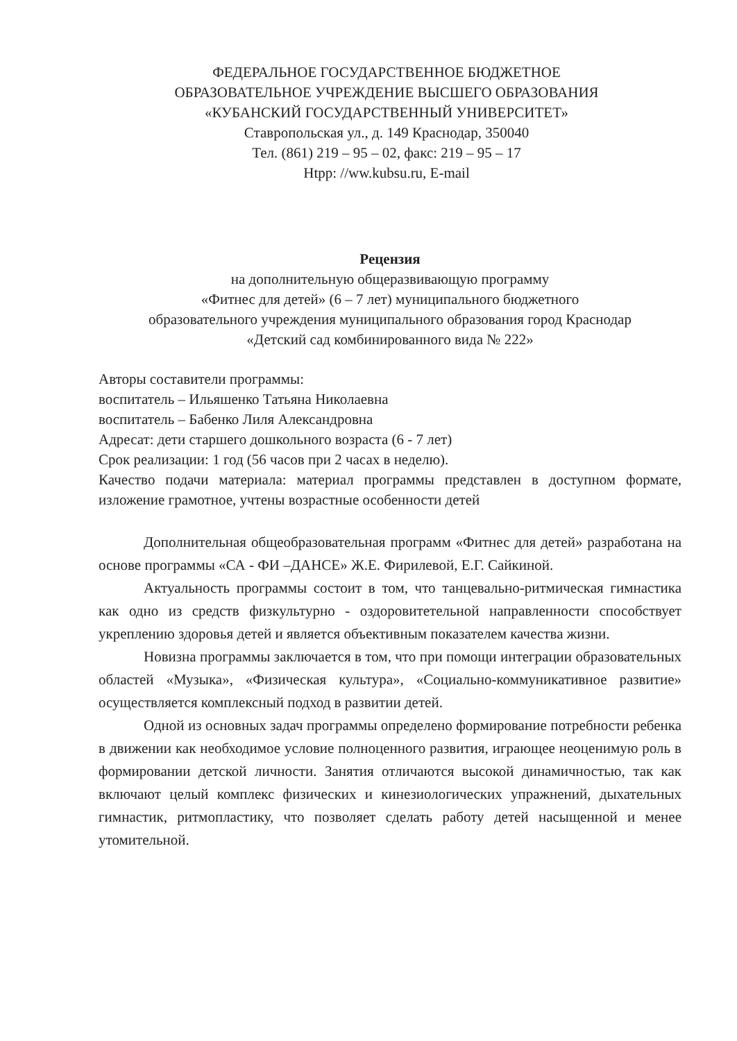ФЕДЕРАЛЬНОЕ ГОСУДАРСТВЕННОЕ БЮДЖЕТНОЕ
ОБРАЗОВАТЕЛЬНОЕ УЧРЕЖДЕНИЕ ВЫСШЕГО ОБРАЗОВАНИЯ
«КУБАНСКИЙ ГОСУДАРСТВЕННЫЙ УНИВЕРСИТЕТ»
Ставропольская ул., д. 149 Краснодар, 350040
Тел. (861) 219 – 95 – 02, факс: 219 – 95 – 17
Htpp: //ww.kubsu.ru, E-mail
Рецензия
на дополнительную общеразвивающую программу
«Фитнес для детей» (6 – 7 лет) муниципального бюджетного
образовательного учреждения муниципального образования город Краснодар
«Детский сад комбинированного вида № 222»
Авторы составители программы:
воспитатель – Ильяшенко Татьяна Николаевна
воспитатель – Бабенко Лиля Александровна
Адресат: дети старшего дошкольного возраста (6 - 7 лет)
Срок реализации: 1 год (56 часов при 2 часах в неделю).
Качество подачи материала: материал программы представлен в доступном формате, изложение грамотное, учтены возрастные особенности детей
Дополнительная общеобразовательная программ «Фитнес для детей» разработана на основе программы «СА - ФИ –ДАНСЕ» Ж.Е. Фирилевой, Е.Г. Сайкиной.
Актуальность программы состоит в том, что танцевально-ритмическая гимнастика как одно из средств физкультурно - оздоровитетельной направленности способствует укреплению здоровья детей и является объективным показателем качества жизни.
Новизна программы заключается в том, что при помощи интеграции образовательных областей «Музыка», «Физическая культура», «Социально-коммуникативное развитие» осуществляется комплексный подход в развитии детей.
Одной из основных задач программы определено формирование потребности ребенка в движении как необходимое условие полноценного развития, играющее неоценимую роль в формировании детской личности. Занятия отличаются высокой динамичностью, так как включают целый комплекс физических и кинезиологических упражнений, дыхательных гимнастик, ритмопластику, что позволяет сделать работу детей насыщенной и менее утомительной.